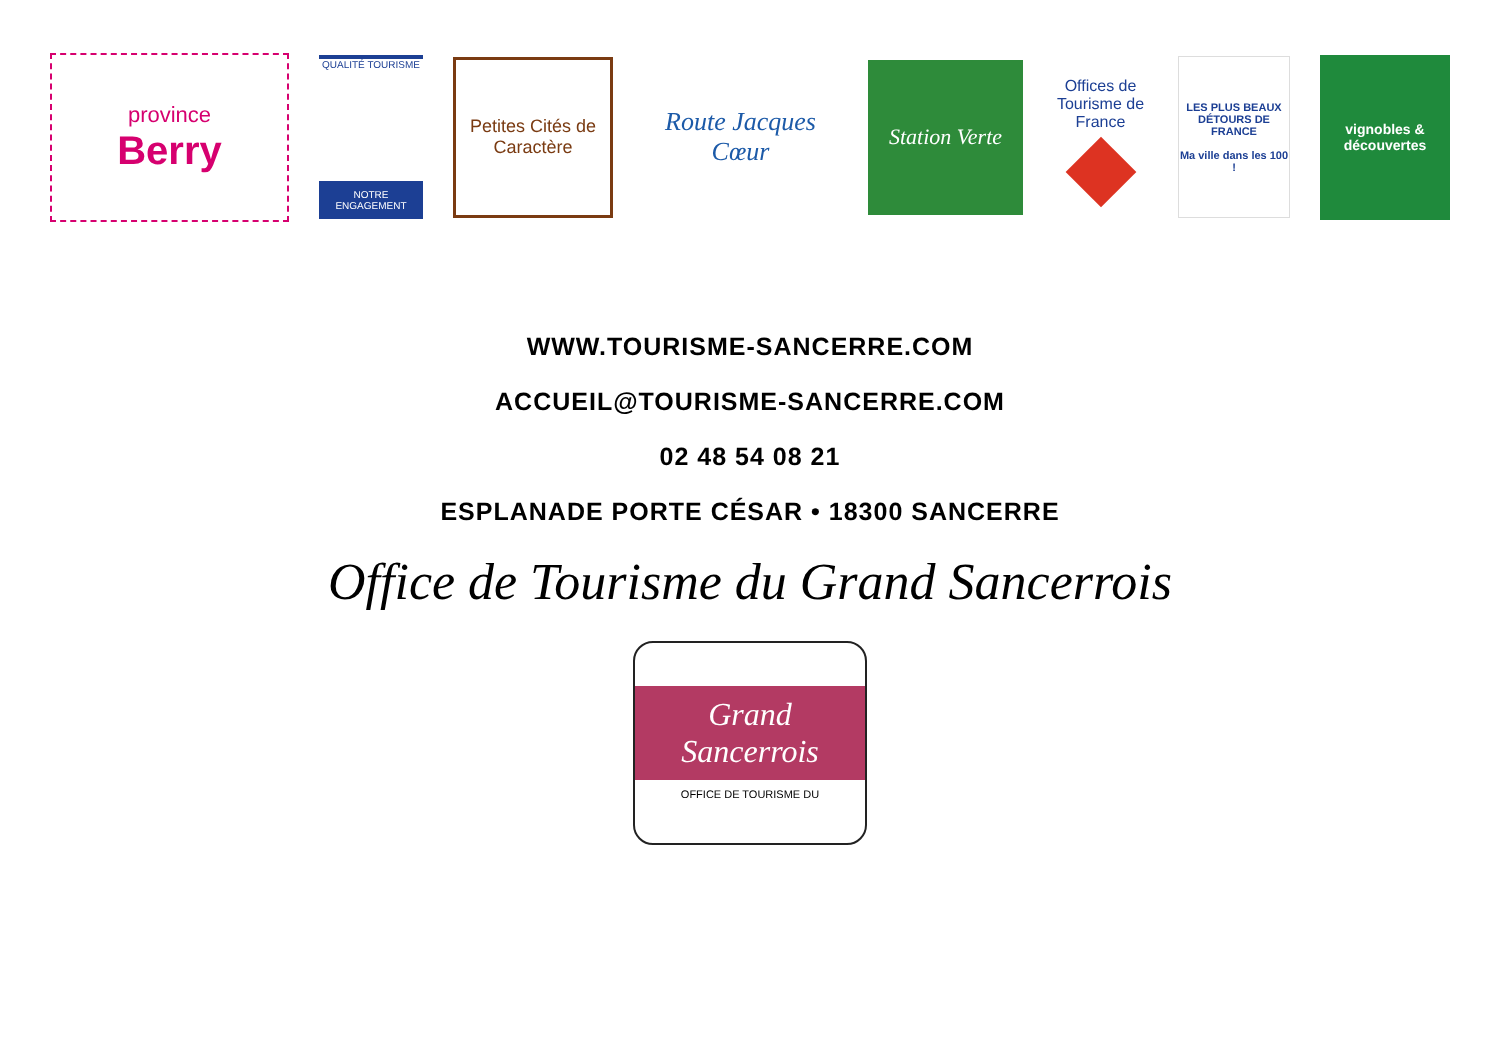province
Berry
QUALITÉ TOURISME
NOTRE ENGAGEMENT
Petites Cités de Caractère
Route Jacques Cœur
Station Verte
Offices de Tourisme de France
LES PLUS BEAUX DÉTOURS DE FRANCE
Ma ville dans les 100 !
vignobles & découvertes
WWW.TOURISME-SANCERRE.COM
ACCUEIL@TOURISME-SANCERRE.COM
02 48 54 08 21
ESPLANADE PORTE CÉSAR • 18300 SANCERRE
Office de Tourisme du Grand Sancerrois
Grand Sancerrois
OFFICE DE TOURISME DU